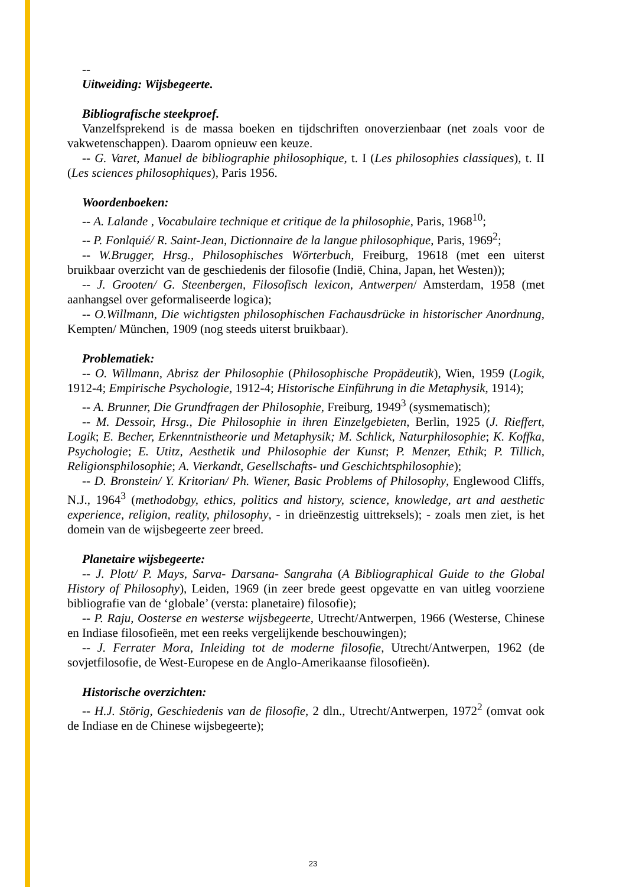--
Uitweiding: Wijsbegeerte.
Bibliografische steekproef.
Vanzelfsprekend is de massa boeken en tijdschriften onoverzienbaar (net zoals voor de vakwetenschappen). Daarom opnieuw een keuze.
-- G. Varet, Manuel de bibliographie philosophique, t. I (Les philosophies classiques), t. II (Les sciences philosophiques), Paris 1956.
Woordenboeken:
-- A. Lalande , Vocabulaire technique et critique de la philosophie, Paris, 1968<sup>10</sup>;
-- P. Fonlquié/ R. Saint-Jean, Dictionnaire de la langue philosophique, Paris, 1969<sup>2</sup>;
-- W.Brugger, Hrsg., Philosophisches Wörterbuch, Freiburg, 19618 (met een uiterst bruikbaar overzicht van de geschiedenis der filosofie (Indië, China, Japan, het Westen));
-- J. Grooten/ G. Steenbergen, Filosofisch lexicon, Antwerpen/ Amsterdam, 1958 (met aanhangsel over geformaliseerde logica);
-- O.Willmann, Die wichtigsten philosophischen Fachausdrücke in historischer Anordnung, Kempten/ München, 1909 (nog steeds uiterst bruikbaar).
Problematiek:
-- O. Willmann, Abrisz der Philosophie (Philosophische Propädeutik), Wien, 1959 (Logik, 1912-4; Empirische Psychologie, 1912-4; Historische Einführung in die Metaphysik, 1914);
-- A. Brunner, Die Grundfragen der Philosophie, Freiburg, 1949<sup>3</sup> (sysmematisch);
-- M. Dessoir, Hrsg., Die Philosophie in ihren Einzelgebieten, Berlin, 1925 (J. Rieffert, Logik; E. Becher, Erkenntnistheorie und Metaphysik; M. Schlick, Naturphilosophie; K. Koffka, Psychologie; E. Utitz, Aesthetik und Philosophie der Kunst; P. Menzer, Ethik; P. Tillich, Religionsphilosophie; A. Vierkandt, Gesellschafts- und Geschichtsphilosophie);
-- D. Bronstein/ Y. Kritorian/ Ph. Wiener, Basic Problems of Philosophy, Englewood Cliffs, N.J., 1964<sup>3</sup> (methodobgy, ethics, politics and history, science, knowledge, art and aesthetic experience, religion, reality, philosophy, - in drieënzestig uittreksels); - zoals men ziet, is het domein van de wijsbegeerte zeer breed.
Planetaire wijsbegeerte:
-- J. Plott/ P. Mays, Sarva- Darsana- Sangraha (A Bibliographical Guide to the Global History of Philosophy), Leiden, 1969 (in zeer brede geest opgevatte en van uitleg voorziene bibliografie van de ‘globale’ (versta: planetaire) filosofie);
-- P. Raju, Oosterse en westerse wijsbegeerte, Utrecht/Antwerpen, 1966 (Westerse, Chinese en Indiase filosofieën, met een reeks vergelijkende beschouwingen);
-- J. Ferrater Mora, Inleiding tot de moderne filosofie, Utrecht/Antwerpen, 1962 (de sovjetfilosofie, de West-Europese en de Anglo-Amerikaanse filosofieën).
Historische overzichten:
-- H.J. Störig, Geschiedenis van de filosofie, 2 dln., Utrecht/Antwerpen, 1972<sup>2</sup> (omvat ook de Indiase en de Chinese wijsbegeerte);
23